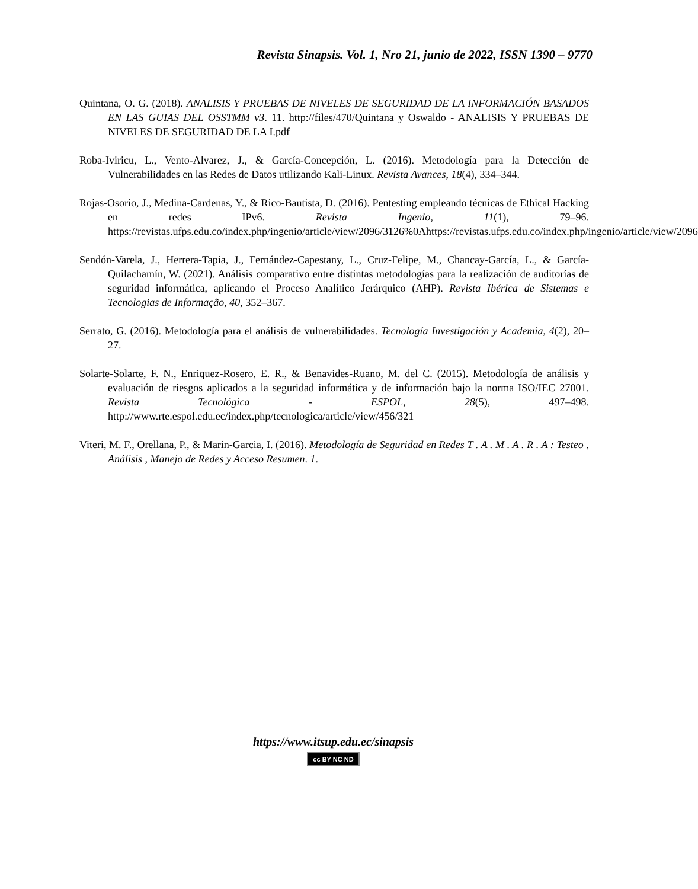Revista Sinapsis. Vol. 1, Nro 21, junio de 2022, ISSN 1390 – 9770
Quintana, O. G. (2018). ANALISIS Y PRUEBAS DE NIVELES DE SEGURIDAD DE LA INFORMACIÓN BASADOS EN LAS GUIAS DEL OSSTMM v3. 11. http://files/470/Quintana y Oswaldo - ANALISIS Y PRUEBAS DE NIVELES DE SEGURIDAD DE LA I.pdf
Roba-Iviricu, L., Vento-Alvarez, J., & García-Concepción, L. (2016). Metodología para la Detección de Vulnerabilidades en las Redes de Datos utilizando Kali-Linux. Revista Avances, 18(4), 334–344.
Rojas-Osorio, J., Medina-Cardenas, Y., & Rico-Bautista, D. (2016). Pentesting empleando técnicas de Ethical Hacking en redes IPv6. Revista Ingenio, 11(1), 79–96. https://revistas.ufps.edu.co/index.php/ingenio/article/view/2096/3126%0Ahttps://revistas.ufps.edu.co/index.php/ingenio/article/view/2096
Sendón-Varela, J., Herrera-Tapia, J., Fernández-Capestany, L., Cruz-Felipe, M., Chancay-García, L., & García-Quilachamín, W. (2021). Análisis comparativo entre distintas metodologías para la realización de auditorías de seguridad informática, aplicando el Proceso Analítico Jerárquico (AHP). Revista Ibérica de Sistemas e Tecnologias de Informação, 40, 352–367.
Serrato, G. (2016). Metodología para el análisis de vulnerabilidades. Tecnología Investigación y Academia, 4(2), 20–27.
Solarte-Solarte, F. N., Enriquez-Rosero, E. R., & Benavides-Ruano, M. del C. (2015). Metodología de análisis y evaluación de riesgos aplicados a la seguridad informática y de información bajo la norma ISO/IEC 27001. Revista Tecnológica - ESPOL, 28(5), 497–498. http://www.rte.espol.edu.ec/index.php/tecnologica/article/view/456/321
Viteri, M. F., Orellana, P., & Marin-Garcia, I. (2016). Metodología de Seguridad en Redes T . A . M . A . R . A : Testeo , Análisis , Manejo de Redes y Acceso Resumen. 1.
https://www.itsup.edu.ec/sinapsis
cc BY NC ND